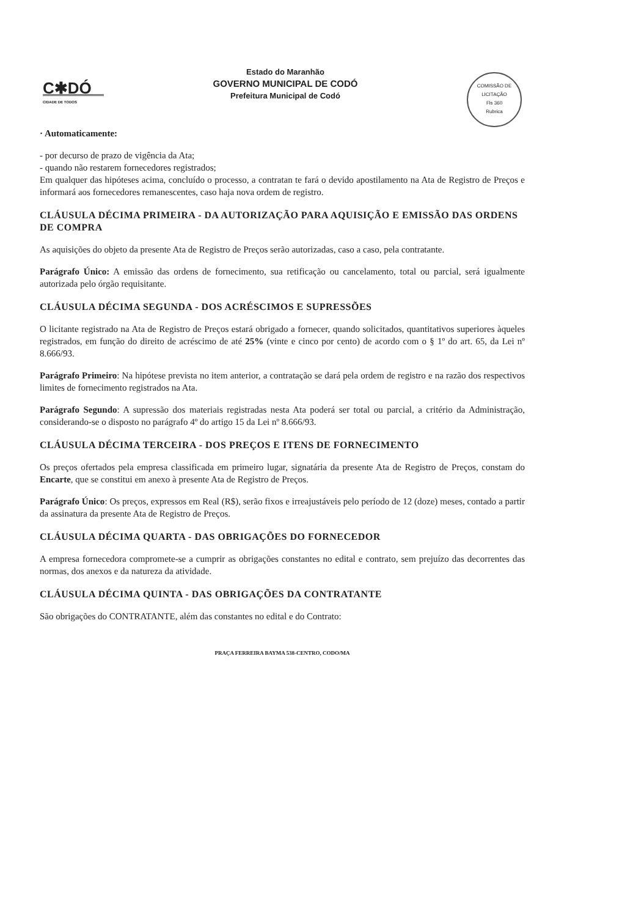C✱DÓ
CIDADE DE TODOS
Estado do Maranhão
GOVERNO MUNICIPAL DE CODÓ
Prefeitura Municipal de Codó
COMISSÃO DE LICITAÇÃO
Fls 360
Rubrica
· Automaticamente:
- por decurso de prazo de vigência da Ata;
- quando não restarem fornecedores registrados;
Em qualquer das hipóteses acima, concluído o processo, a contratan te fará o devido apostilamento na Ata de Registro de Preços e informará aos fornecedores remanescentes, caso haja nova ordem de registro.
CLÁUSULA DÉCIMA PRIMEIRA - DA AUTORIZAÇÃO PARA AQUISIÇÃO E EMISSÃO DAS ORDENS DE COMPRA
As aquisições do objeto da presente Ata de Registro de Preços serão autorizadas, caso a caso, pela contratante.
Parágrafo Único: A emissão das ordens de fornecimento, sua retificação ou cancelamento, total ou parcial, será igualmente autorizada pelo órgão requisitante.
CLÁUSULA DÉCIMA SEGUNDA - DOS ACRÉSCIMOS E SUPRESSÕES
O licitante registrado na Ata de Registro de Preços estará obrigado a fornecer, quando solicitados, quantitativos superiores àqueles registrados, em função do direito de acréscimo de até 25% (vinte e cinco por cento) de acordo com o § 1º do art. 65, da Lei nº 8.666/93.
Parágrafo Primeiro: Na hipótese prevista no item anterior, a contratação se dará pela ordem de registro e na razão dos respectivos limites de fornecimento registrados na Ata.
Parágrafo Segundo: A supressão dos materiais registradas nesta Ata poderá ser total ou parcial, a critério da Administração, considerando-se o disposto no parágrafo 4º do artigo 15 da Lei nº 8.666/93.
CLÁUSULA DÉCIMA TERCEIRA - DOS PREÇOS E ITENS DE FORNECIMENTO
Os preços ofertados pela empresa classificada em primeiro lugar, signatária da presente Ata de Registro de Preços, constam do Encarte, que se constitui em anexo à presente Ata de Registro de Preços.
Parágrafo Único: Os preços, expressos em Real (R$), serão fixos e irreajustáveis pelo período de 12 (doze) meses, contado a partir da assinatura da presente Ata de Registro de Preços.
CLÁUSULA DÉCIMA QUARTA - DAS OBRIGAÇÕES DO FORNECEDOR
A empresa fornecedora compromete-se a cumprir as obrigações constantes no edital e contrato, sem prejuízo das decorrentes das normas, dos anexos e da natureza da atividade.
CLÁUSULA DÉCIMA QUINTA - DAS OBRIGAÇÕES DA CONTRATANTE
São obrigações do CONTRATANTE, além das constantes no edital e do Contrato:
PRAÇA FERREIRA BAYMA 538-CENTRO, CODO/MA